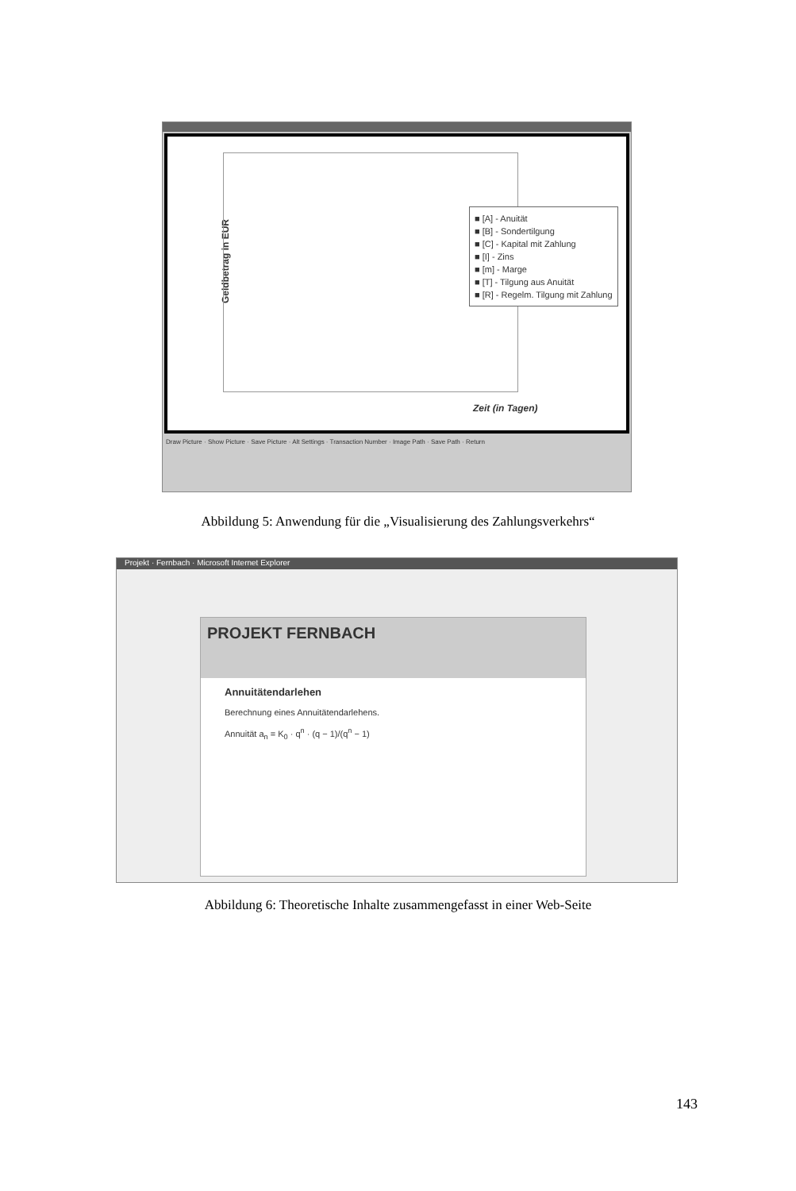Geldbetrag in EUR
Zeit (in Tagen)
■ [A] - Anuität
■ [B] - Sondertilgung
■ [C] - Kapital mit Zahlung
■ [I] - Zins
■ [m] - Marge
■ [T] - Tilgung aus Anuität
■ [R] - Regelm. Tilgung mit Zahlung
Draw Picture · Show Picture · Save Picture · Alt Settings · Transaction Number · Image Path · Save Path · Return
Abbildung 5: Anwendung für die „Visualisierung des Zahlungsverkehrs“
Projekt · Fernbach · Microsoft Internet Explorer
PROJEKT FERNBACH
Annuitätendarlehen
Berechnung eines Annuitätendarlehens.
Annuität a<sub>n</sub> = K<sub>0</sub> · q<sup>n</sup> · (q − 1)/(q<sup>n</sup> − 1)
Abbildung 6: Theoretische Inhalte zusammengefasst in einer Web-Seite
143